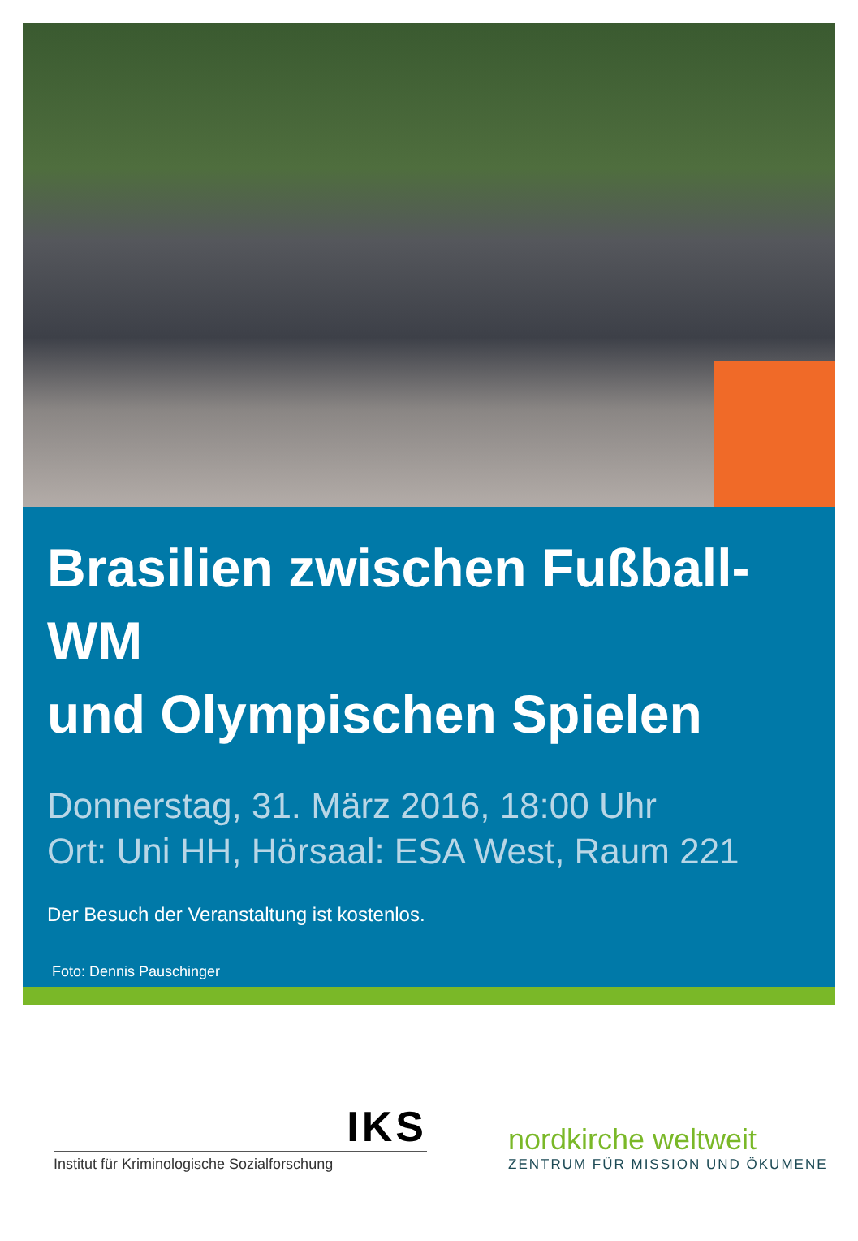Brasilien zwischen Fußball-WM
und Olympischen Spielen
Donnerstag, 31. März 2016, 18:00 Uhr
Ort: Uni HH, Hörsaal: ESA West, Raum 221
Der Besuch der Veranstaltung ist kostenlos.
Foto: Dennis Pauschinger
IKS
Institut für Kriminologische Sozialforschung
nordkirche weltweit
ZENTRUM FÜR MISSION UND ÖKUMENE